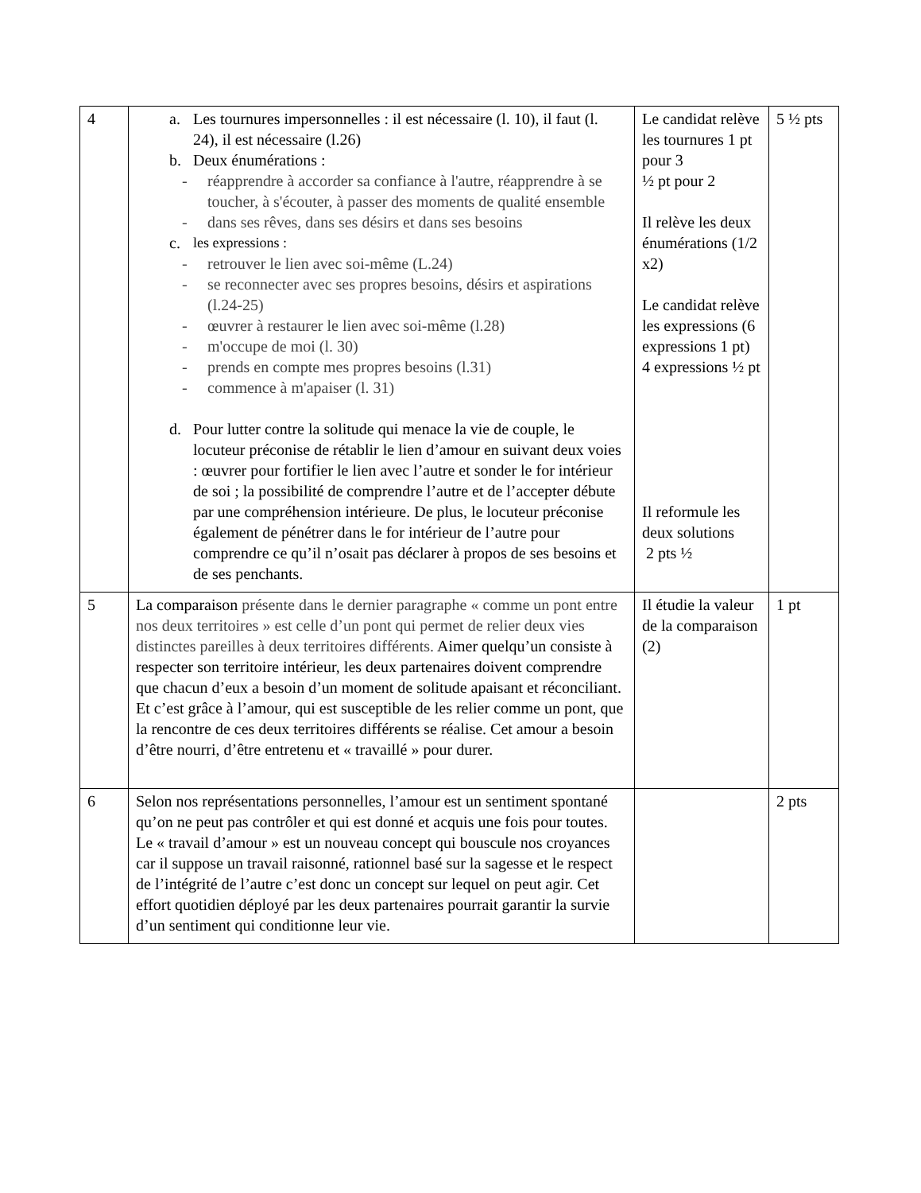| 4 | a. Les tournures impersonnelles : il est nécessaire (l. 10), il faut (l. 24), il est nécessaire (l.26) b. Deux énumérations : - réapprendre à accorder sa confiance à l'autre, réapprendre à se toucher, à s'écouter, à passer des moments de qualité ensemble - dans ses rêves, dans ses désirs et dans ses besoins c. les expressions : - retrouver le lien avec soi-même (L.24) - se reconnecter avec ses propres besoins, désirs et aspirations (l.24-25) - œuvrer à restaurer le lien avec soi-même (l.28) - m'occupe de moi (l. 30) - prends en compte mes propres besoins (l.31) - commence à m'apaiser (l. 31) d. Pour lutter contre la solitude qui menace la vie de couple, le locuteur préconise de rétablir le lien d’amour en suivant deux voies : œuvrer pour fortifier le lien avec l’autre et sonder le for intérieur de soi ; la possibilité de comprendre l’autre et de l’accepter débute par une compréhension intérieure. De plus, le locuteur préconise également de pénétrer dans le for intérieur de l’autre pour comprendre ce qu’il n’osait pas déclarer à propos de ses besoins et de ses penchants. | Le candidat relève les tournures 1 pt pour 3 ½ pt pour 2 Il relève les deux énumérations (1/2 x2) Le candidat relève les expressions (6 expressions 1 pt) 4 expressions ½ pt Il reformule les deux solutions 2 pts ½ | 5 ½ pts |
| 5 | La comparaison présente dans le dernier paragraphe « comme un pont entre nos deux territoires » est celle d’un pont qui permet de relier deux vies distinctes pareilles à deux territoires différents. Aimer quelqu’un consiste à respecter son territoire intérieur, les deux partenaires doivent comprendre que chacun d’eux a besoin d’un moment de solitude apaisant et réconciliant. Et c’est grâce à l’amour, qui est susceptible de les relier comme un pont, que la rencontre de ces deux territoires différents se réalise. Cet amour a besoin d’être nourri, d’être entretenu et « travaillé » pour durer. | Il étudie la valeur de la comparaison (2) | 1 pt |
| 6 | Selon nos représentations personnelles, l’amour est un sentiment spontané qu’on ne peut pas contrôler et qui est donné et acquis une fois pour toutes. Le « travail d’amour » est un nouveau concept qui bouscule nos croyances car il suppose un travail raisonné, rationnel basé sur la sagesse et le respect de l’intégrité de l’autre c’est donc un concept sur lequel on peut agir. Cet effort quotidien déployé par les deux partenaires pourrait garantir la survie d’un sentiment qui conditionne leur vie. | | 2 pts |